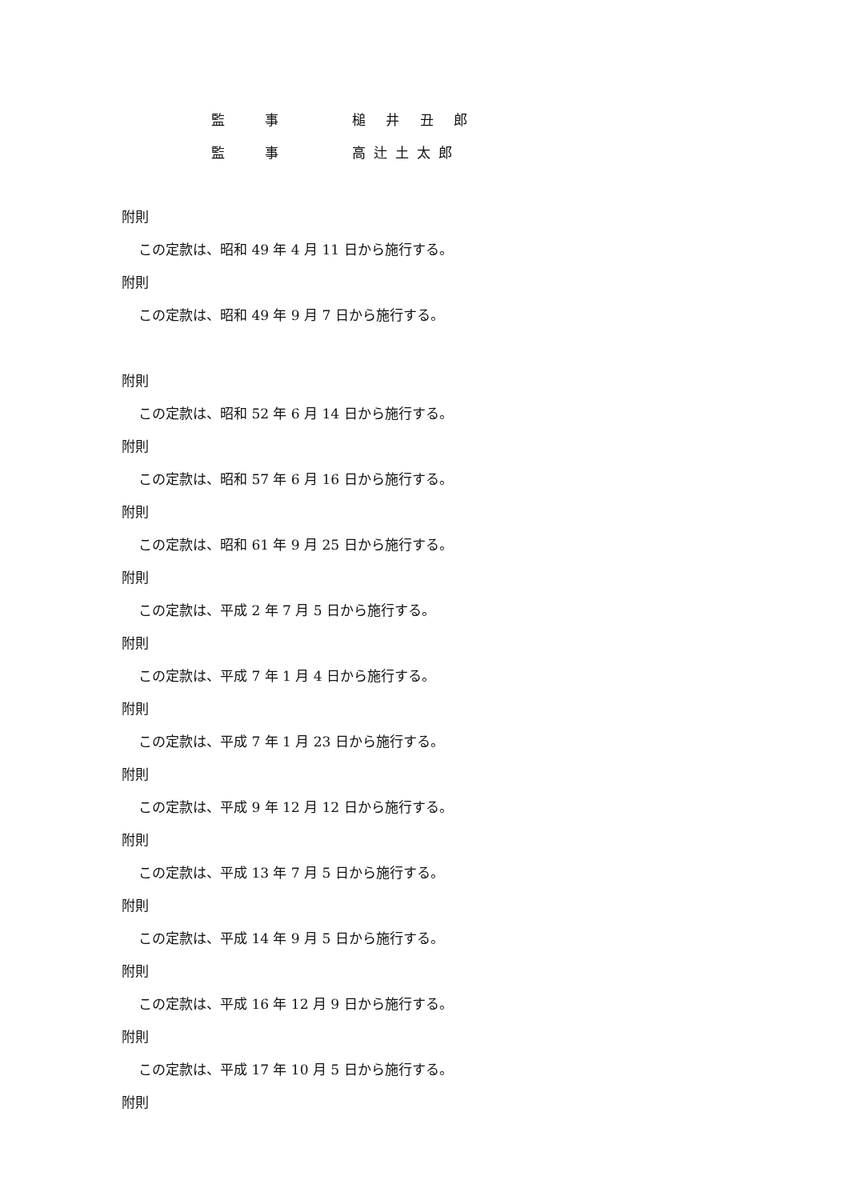監事 槌 井 丑 郎
監事 高辻土太郎
附則
この定款は、昭和 49 年 4 月 11 日から施行する。
附則
この定款は、昭和 49 年 9 月 7 日から施行する。
附則
この定款は、昭和 52 年 6 月 14 日から施行する。
附則
この定款は、昭和 57 年 6 月 16 日から施行する。
附則
この定款は、昭和 61 年 9 月 25 日から施行する。
附則
この定款は、平成 2 年 7 月 5 日から施行する。
附則
この定款は、平成 7 年 1 月 4 日から施行する。
附則
この定款は、平成 7 年 1 月 23 日から施行する。
附則
この定款は、平成 9 年 12 月 12 日から施行する。
附則
この定款は、平成 13 年 7 月 5 日から施行する。
附則
この定款は、平成 14 年 9 月 5 日から施行する。
附則
この定款は、平成 16 年 12 月 9 日から施行する。
附則
この定款は、平成 17 年 10 月 5 日から施行する。
附則